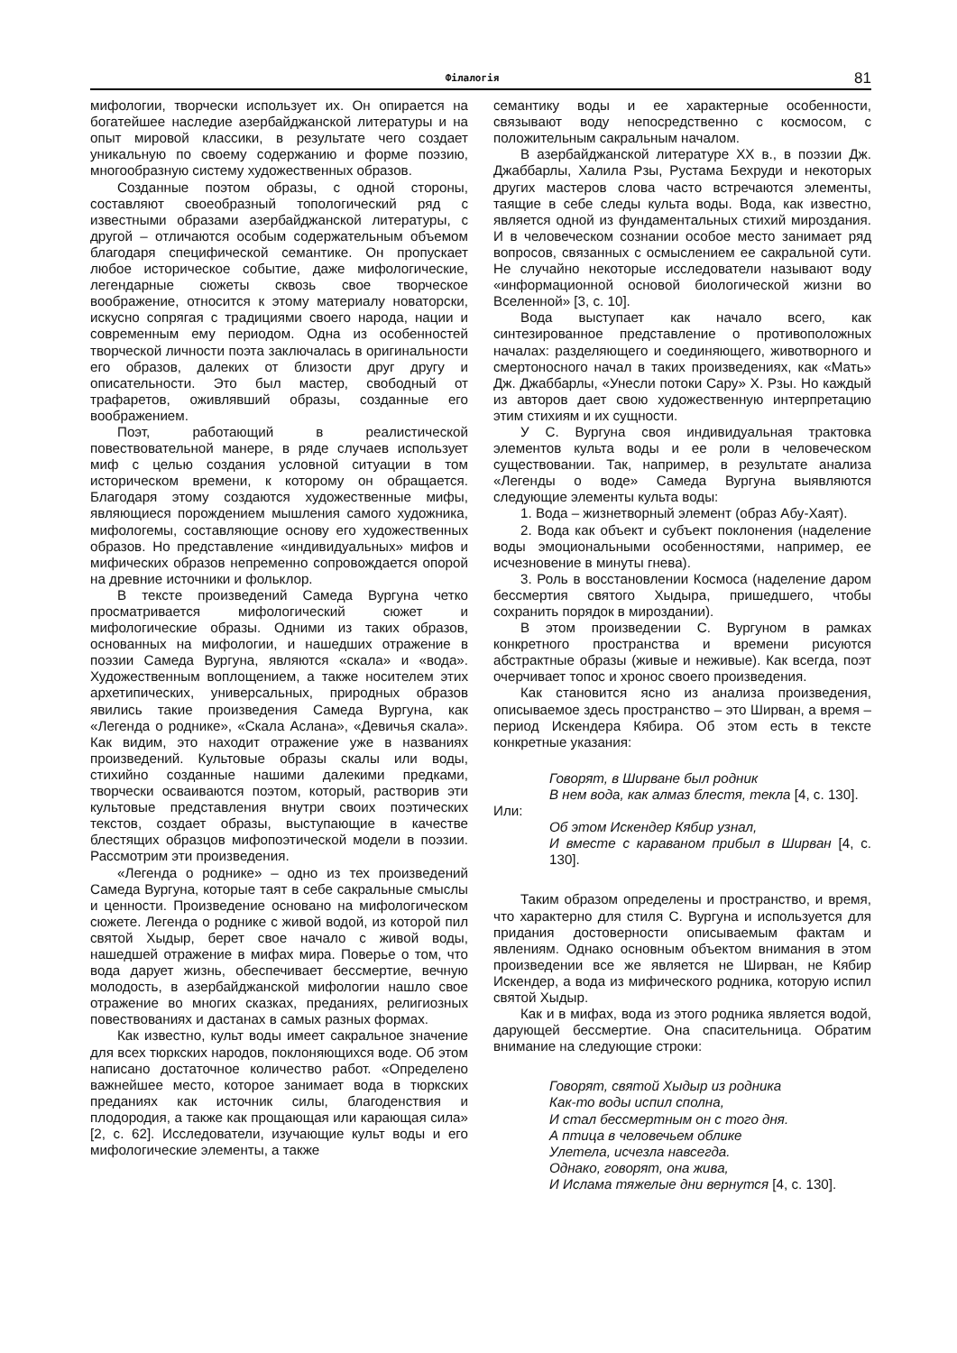Філалогія 81
мифологии, творчески использует их. Он опирается на богатейшее наследие азербайджанской литературы и на опыт мировой классики, в результате чего создает уникальную по своему содержанию и форме поэзию, многообразную систему художественных образов.
Созданные поэтом образы, с одной стороны, составляют своеобразный топологический ряд с известными образами азербайджанской литературы, с другой – отличаются особым содержательным объемом благодаря специфической семантике. Он пропускает любое историческое событие, даже мифологические, легендарные сюжеты сквозь свое творческое воображение, относится к этому материалу новаторски, искусно сопрягая с традициями своего народа, нации и современным ему периодом. Одна из особенностей творческой личности поэта заключалась в оригинальности его образов, далеких от близости друг другу и описательности. Это был мастер, свободный от трафаретов, оживлявший образы, созданные его воображением.
Поэт, работающий в реалистической повествовательной манере, в ряде случаев использует миф с целью создания условной ситуации в том историческом времени, к которому он обращается. Благодаря этому создаются художественные мифы, являющиеся порождением мышления самого художника, мифологемы, составляющие основу его художественных образов. Но представление «индивидуальных» мифов и мифических образов непременно сопровождается опорой на древние источники и фольклор.
В тексте произведений Самеда Вургуна четко просматривается мифологический сюжет и мифологические образы. Одними из таких образов, основанных на мифологии, и нашедших отражение в поэзии Самеда Вургуна, являются «скала» и «вода». Художественным воплощением, а также носителем этих архетипических, универсальных, природных образов явились такие произведения Самеда Вургуна, как «Легенда о роднике», «Скала Аслана», «Девичья скала». Как видим, это находит отражение уже в названиях произведений. Культовые образы скалы или воды, стихийно созданные нашими далекими предками, творчески осваиваются поэтом, который, растворив эти культовые представления внутри своих поэтических текстов, создает образы, выступающие в качестве блестящих образцов мифопоэтической модели в поэзии. Рассмотрим эти произведения.
«Легенда о роднике» – одно из тех произведений Самеда Вургуна, которые таят в себе сакральные смыслы и ценности. Произведение основано на мифологическом сюжете. Легенда о роднике с живой водой, из которой пил святой Хыдыр, берет свое начало с живой воды, нашедшей отражение в мифах мира. Поверье о том, что вода дарует жизнь, обеспечивает бессмертие, вечную молодость, в азербайджанской мифологии нашло свое отражение во многих сказках, преданиях, религиозных повествованиях и дастанах в самых разных формах.
Как известно, культ воды имеет сакральное значение для всех тюркских народов, поклоняющихся воде. Об этом написано достаточное количество работ. «Определено важнейшее место, которое занимает вода в тюркских преданиях как источник силы, благоденствия и плодородия, а также как прощающая или карающая сила» [2, с. 62]. Исследователи, изучающие культ воды и его мифологические элементы, а также
семантику воды и ее характерные особенности, связывают воду непосредственно с космосом, с положительным сакральным началом.
В азербайджанской литературе XX в., в поэзии Дж. Джаббарлы, Халила Рзы, Рустама Бехруди и некоторых других мастеров слова часто встречаются элементы, таящие в себе следы культа воды. Вода, как известно, является одной из фундаментальных стихий мироздания. И в человеческом сознании особое место занимает ряд вопросов, связанных с осмыслением ее сакральной сути. Не случайно некоторые исследователи называют воду «информационной основой биологической жизни во Вселенной» [3, с. 10].
Вода выступает как начало всего, как синтезированное представление о противоположных началах: разделяющего и соединяющего, животворного и смертоносного начал в таких произведениях, как «Мать» Дж. Джаббарлы, «Унесли потоки Сару» Х. Рзы. Но каждый из авторов дает свою художественную интерпретацию этим стихиям и их сущности.
У С. Вургуна своя индивидуальная трактовка элементов культа воды и ее роли в человеческом существовании. Так, например, в результате анализа «Легенды о воде» Самеда Вургуна выявляются следующие элементы культа воды:
1. Вода – жизнетворный элемент (образ Абу-Хаят).
2. Вода как объект и субъект поклонения (наделение воды эмоциональными особенностями, например, ее исчезновение в минуты гнева).
3. Роль в восстановлении Космоса (наделение даром бессмертия святого Хыдыра, пришедшего, чтобы сохранить порядок в мироздании).
В этом произведении С. Вургуном в рамках конкретного пространства и времени рисуются абстрактные образы (живые и неживые). Как всегда, поэт очерчивает топос и хронос своего произведения.
Как становится ясно из анализа произведения, описываемое здесь пространство – это Ширван, а время – период Искендера Кябира. Об этом есть в тексте конкретные указания:
Говорят, в Ширване был родник
В нем вода, как алмаз блестя, текла [4, с. 130].
Или:
Об этом Искендер Кябир узнал,
И вместе с караваном прибыл в Ширван [4, с. 130].
Таким образом определены и пространство, и время, что характерно для стиля С. Вургуна и используется для придания достоверности описываемым фактам и явлениям. Однако основным объектом внимания в этом произведении все же является не Ширван, не Кябир Искендер, а вода из мифического родника, которую испил святой Хыдыр.
Как и в мифах, вода из этого родника является водой, дарующей бессмертие. Она спасительница. Обратим внимание на следующие строки:
Говорят, святой Хыдыр из родника
Как-то воды испил сполна,
И стал бессмертным он с того дня.
А птица в человечьем облике
Улетела, исчезла навсегда.
Однако, говорят, она жива,
И Ислама тяжелые дни вернутся [4, с. 130].